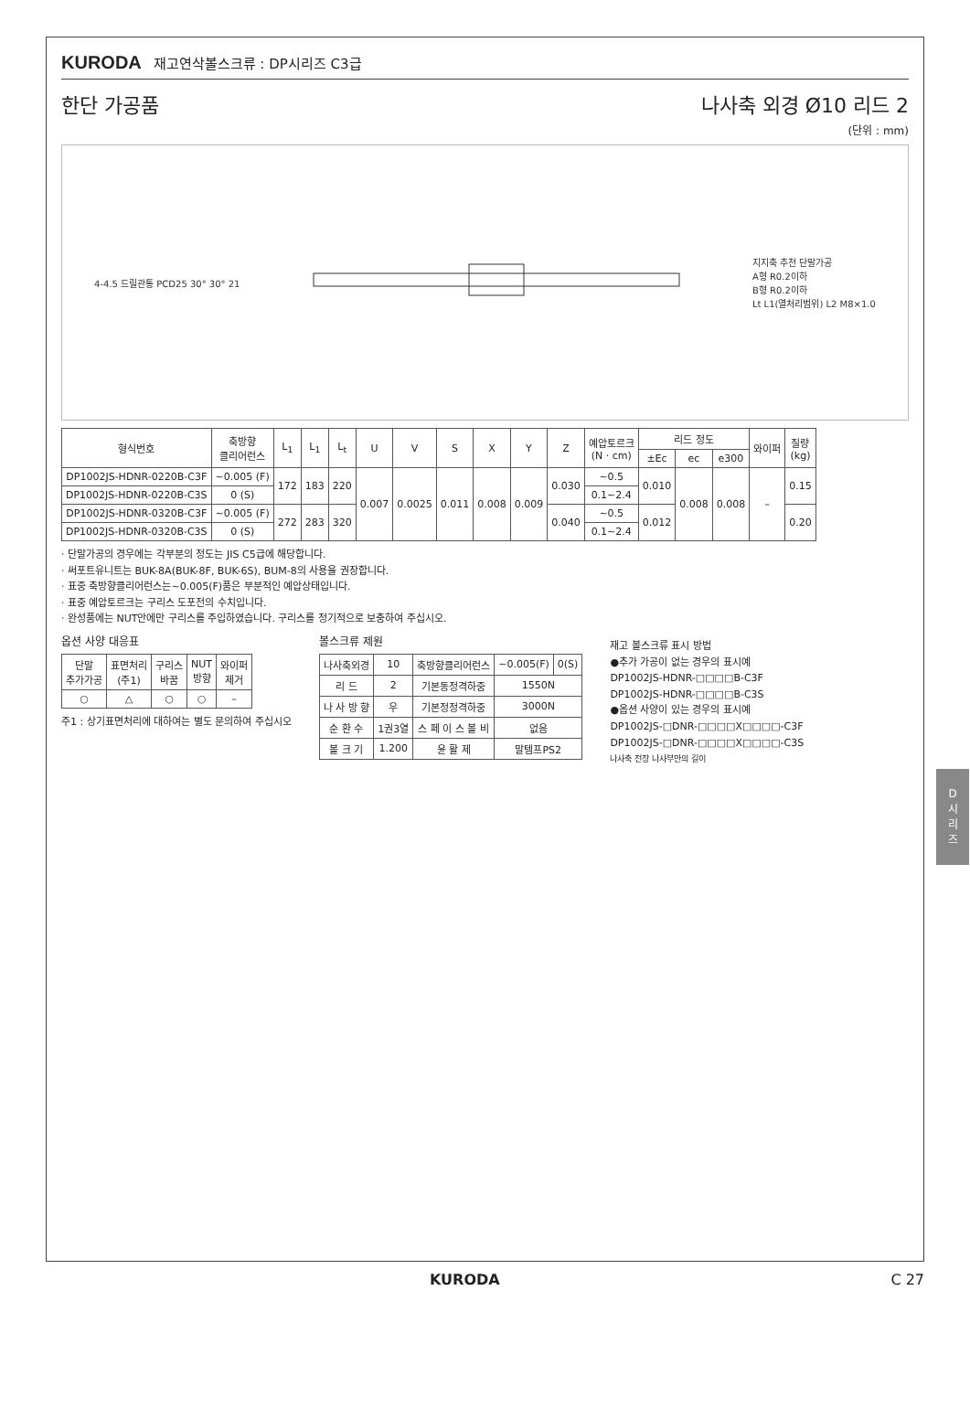KURODA 재고연삭볼스크류 : DP시리즈 C3급
한단 가공품 나사축 외경 Ø10 리드 2
(단위 : mm)
4-4.5 드릴관통 PCD25 30° 30° 21
지지축 추천 단말가공
A형 R0.2이하
B형 R0.2이하
Lt L1(열처리범위) L2 M8×1.0
| 형식번호 | 축방향 클리어런스 | L<sub>1</sub> | L<sub>1</sub> | L<sub>t</sub> | U | V | S | X | Y | Z | 예압토르크 (N · cm) | 리드 정도 | | | 와이퍼 | 질량 (kg) |
| --- | --- | --- | --- | --- | --- | --- | --- | --- | --- | --- | --- | --- | --- | --- | --- | --- |
| | | | | | | | | | | | | ±Ec | ec | e300 | | |
| DP1002JS-HDNR-0220B-C3F | ~0.005 (F) | 172 | 183 | 220 | 0.007 | 0.0025 | 0.011 | 0.008 | 0.009 | 0.030 | ~0.5 | 0.010 | 0.008 | 0.008 | – | 0.15 |
| DP1002JS-HDNR-0220B-C3S | 0 (S) | | | | | | | | | | 0.1~2.4 | | | | | |
| DP1002JS-HDNR-0320B-C3F | ~0.005 (F) | 272 | 283 | 320 | | | | | | 0.040 | ~0.5 | 0.012 | | | | 0.20 |
| DP1002JS-HDNR-0320B-C3S | 0 (S) | | | | | | | | | | 0.1~2.4 | | | | | |
· 단말가공의 경우에는 각부분의 정도는 JIS C5급에 해당합니다.
· 써포트유니트는 BUK-8A(BUK-8F, BUK-6S), BUM-8의 사용을 권장합니다.
· 표중 축방향클리어런스는~0.005(F)품은 부분적인 예압상태입니다.
· 표중 예압토르크는 구리스 도포전의 수치입니다.
· 완성품에는 NUT안에만 구리스를 주입하였습니다. 구리스를 정기적으로 보충하여 주십시오.
옵션 사양 대응표
| 단말 추가가공 | 표면처리 (주1) | 구리스 바꿈 | NUT 방향 | 와이퍼 제거 |
| --- | --- | --- | --- | --- |
| ○ | △ | ○ | ○ | – |
주1 : 상기표면처리에 대하여는 별도 문의하여 주십시오
볼스크류 제원
| 나사축외경 | 10 | 축방향클리어런스 | ~0.005(F) | 0(S) |
| 리 드 | 2 | 기본동정격하중 | 1550N | |
| 나 사 방 향 | 우 | 기본정정격하중 | 3000N | |
| 순 환 수 | 1권3열 | 스 페 이 스 볼 비 | 없음 | |
| 볼 크 기 | 1.200 | 윤 활 제 | 말템프PS2 | |
재고 볼스크류 표시 방법
●추가 가공이 없는 경우의 표시예
DP1002JS-HDNR-□□□□B-C3F
DP1002JS-HDNR-□□□□B-C3S
●옵션 사양이 있는 경우의 표시예
DP1002JS-□DNR-□□□□X□□□□-C3F
DP1002JS-□DNR-□□□□X□□□□-C3S
나사축 전장 나사부만의 길이
D
시
리
즈
KURODA C 27